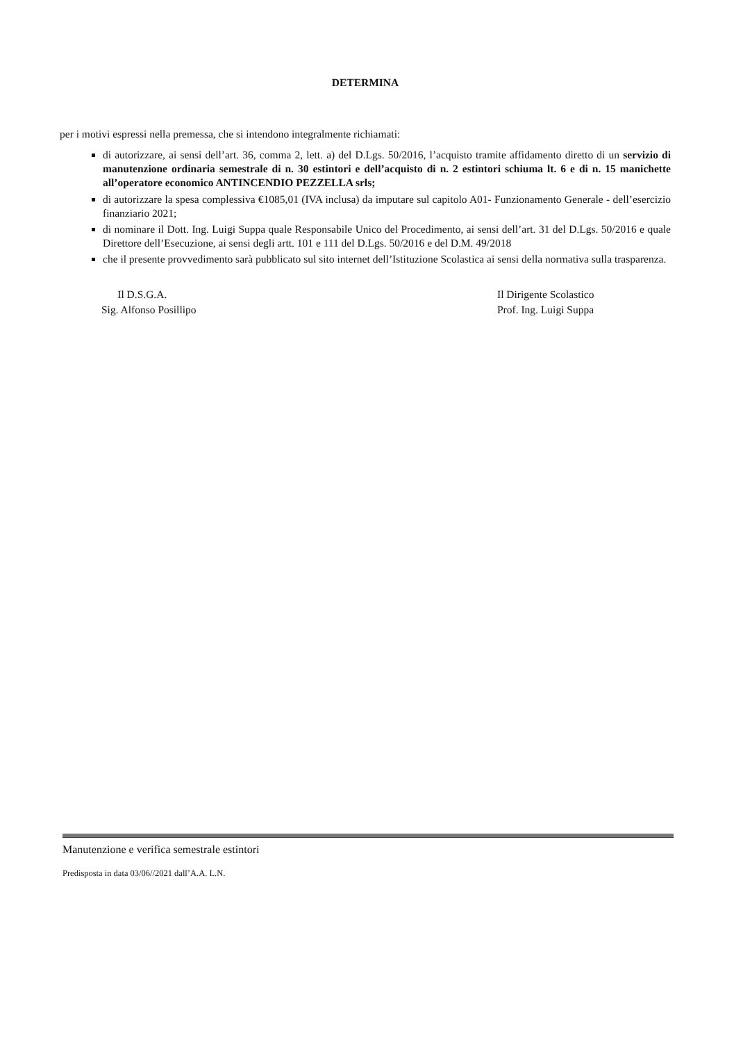DETERMINA
per i motivi espressi nella premessa, che si intendono integralmente richiamati:
di autorizzare, ai sensi dell’art. 36, comma 2, lett. a) del D.Lgs. 50/2016, l’acquisto tramite affidamento diretto di un servizio di manutenzione ordinaria semestrale di n. 30 estintori e dell’acquisto di n. 2 estintori schiuma lt. 6 e di n. 15 manichette all’operatore economico ANTINCENDIO PEZZELLA srls;
di autorizzare la spesa complessiva €1085,01 (IVA inclusa) da imputare sul capitolo A01- Funzionamento Generale - dell’esercizio finanziario 2021;
di nominare il Dott. Ing. Luigi Suppa quale Responsabile Unico del Procedimento, ai sensi dell’art. 31 del D.Lgs. 50/2016 e quale Direttore dell’Esecuzione, ai sensi degli artt. 101 e 111 del D.Lgs. 50/2016 e del D.M. 49/2018
che il presente provvedimento sarà pubblicato sul sito internet dell’Istituzione Scolastica ai sensi della normativa sulla trasparenza.
Il D.S.G.A.
Sig. Alfonso Posillipo
Il Dirigente Scolastico
Prof. Ing. Luigi Suppa
Manutenzione e verifica semestrale estintori
Predisposta in data 03/06//2021 dall’A.A. L.N.